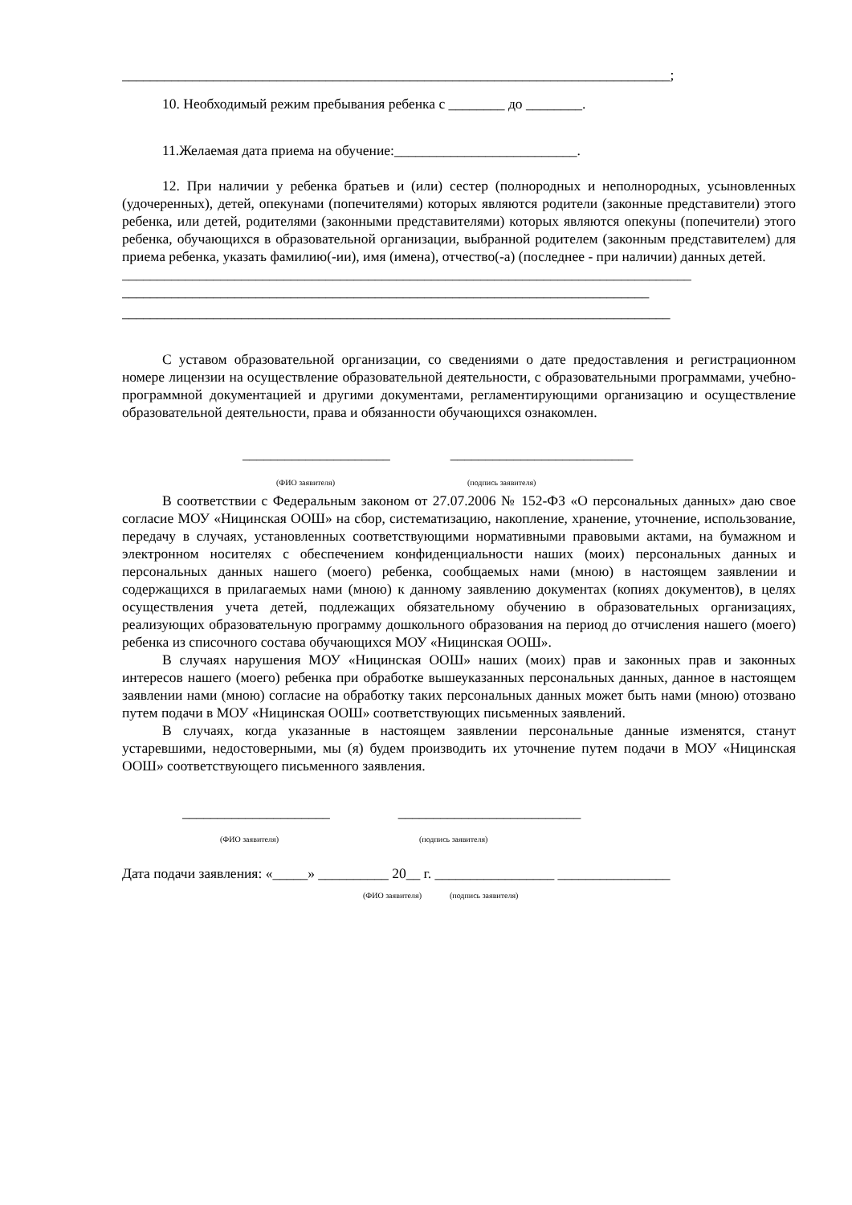______________________________________________________________________________;
10. Необходимый режим пребывания ребенка с ________ до ________.
11.Желаемая дата приема на обучение:__________________________.
12. При наличии у ребенка братьев и (или) сестер (полнородных и неполнородных, усыновленных (удочеренных), детей, опекунами (попечителями) которых являются родители (законные представители) этого ребенка, или детей, родителями (законными представителями) которых являются опекуны (попечители) этого ребенка, обучающихся в образовательной организации, выбранной родителем (законным представителем) для приема ребенка, указать фамилию(-ии), имя (имена), отчество(-а) (последнее - при наличии) данных детей.
_________________________________________________________________________________
___________________________________________________________________________
______________________________________________________________________________
С уставом образовательной организации, со сведениями о дате предоставления и регистрационном номере лицензии на осуществление образовательной деятельности, с образовательными программами, учебно-программной документацией и другими документами, регламентирующими организацию и осуществление образовательной деятельности, права и обязанности обучающихся ознакомлен.
_____________________ __________________________
(ФИО заявителя) (подпись заявителя)
В соответствии с Федеральным законом от 27.07.2006 № 152-ФЗ «О персональных данных» даю свое согласие МОУ «Ницинская ООШ» на сбор, систематизацию, накопление, хранение, уточнение, использование, передачу в случаях, установленных соответствующими нормативными правовыми актами, на бумажном и электронном носителях с обеспечением конфиденциальности наших (моих) персональных данных и персональных данных нашего (моего) ребенка, сообщаемых нами (мною) в настоящем заявлении и содержащихся в прилагаемых нами (мною) к данному заявлению документах (копиях документов), в целях осуществления учета детей, подлежащих обязательному обучению в образовательных организациях, реализующих образовательную программу дошкольного образования на период до отчисления нашего (моего) ребенка из списочного состава обучающихся МОУ «Ницинская ООШ».
В случаях нарушения МОУ «Ницинская ООШ» наших (моих) прав и законных прав и законных интересов нашего (моего) ребенка при обработке вышеуказанных персональных данных, данное в настоящем заявлении нами (мною) согласие на обработку таких персональных данных может быть нами (мною) отозвано путем подачи в МОУ «Ницинская ООШ» соответствующих письменных заявлений.
В случаях, когда указанные в настоящем заявлении персональные данные изменятся, станут устаревшими, недостоверными, мы (я) будем производить их уточнение путем подачи в МОУ «Ницинская ООШ» соответствующего письменного заявления.
_____________________ __________________________
(ФИО заявителя) (подпись заявителя)
Дата подачи заявления: «_____» __________ 20__ г. _________________ ________________
(ФИО заявителя) (подпись заявителя)